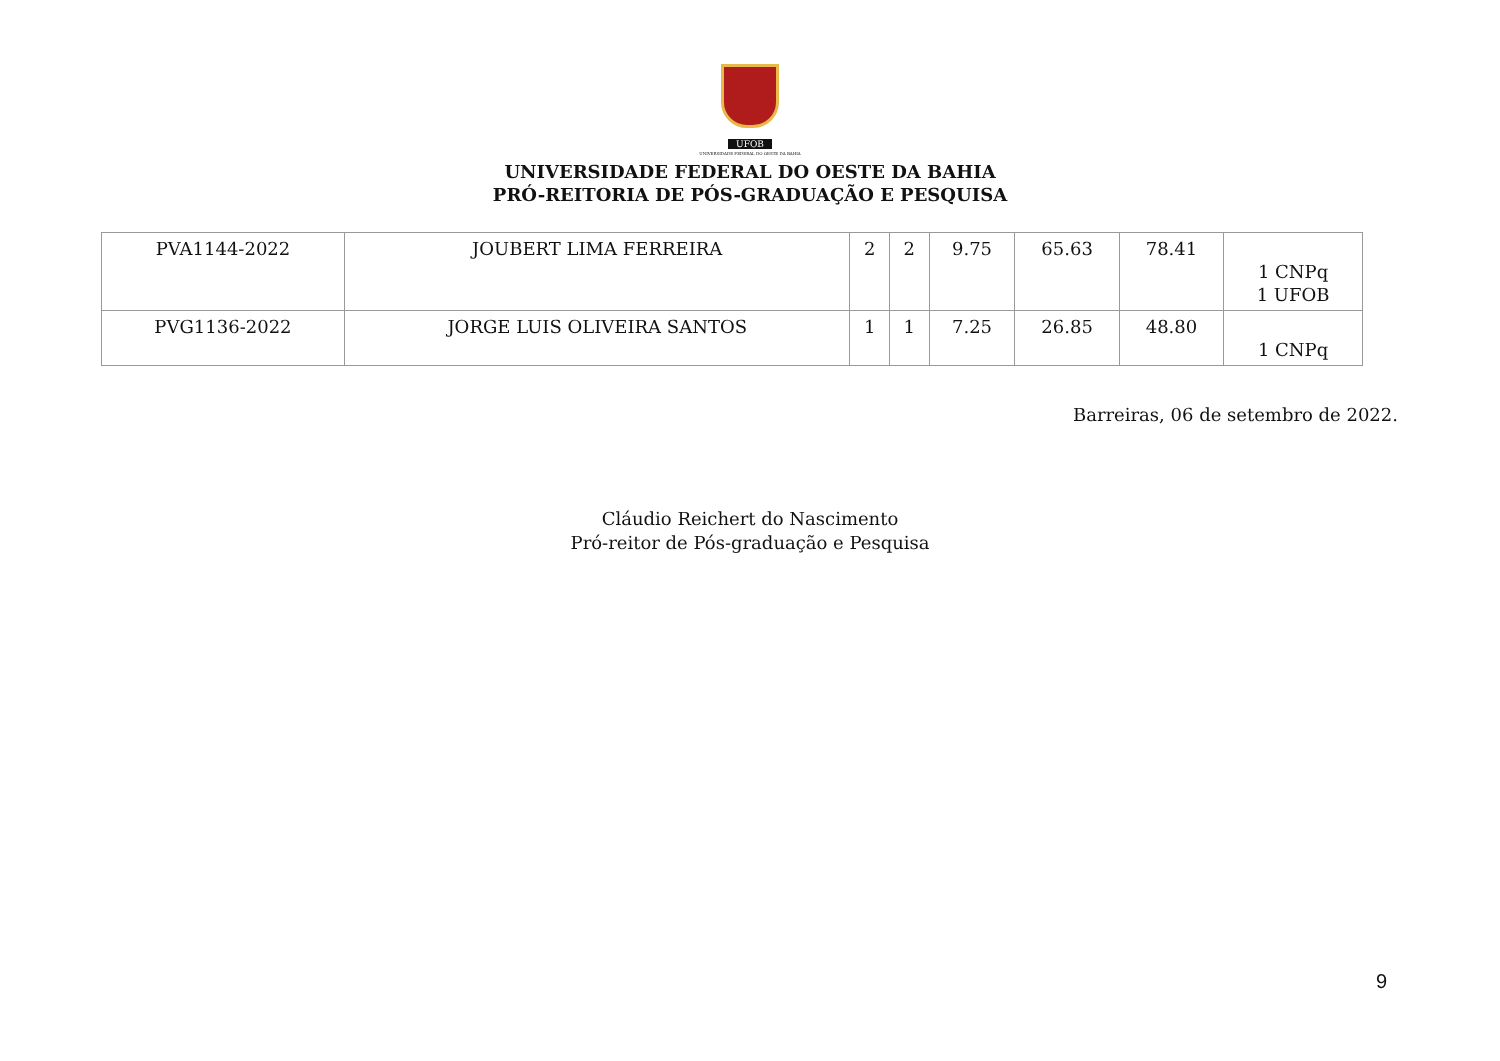UFOB
UNIVERSIDADE FEDERAL DO OESTE DA BAHIA
UNIVERSIDADE FEDERAL DO OESTE DA BAHIA
PRÓ-REITORIA DE PÓS-GRADUAÇÃO E PESQUISA
| PVA1144-2022 | JOUBERT LIMA FERREIRA | 2 | 2 | 9.75 | 65.63 | 78.41 | 1 CNPq 1 UFOB |
| PVG1136-2022 | JORGE LUIS OLIVEIRA SANTOS | 1 | 1 | 7.25 | 26.85 | 48.80 | 1 CNPq |
Barreiras, 06 de setembro de 2022.
Cláudio Reichert do Nascimento
Pró-reitor de Pós-graduação e Pesquisa
9